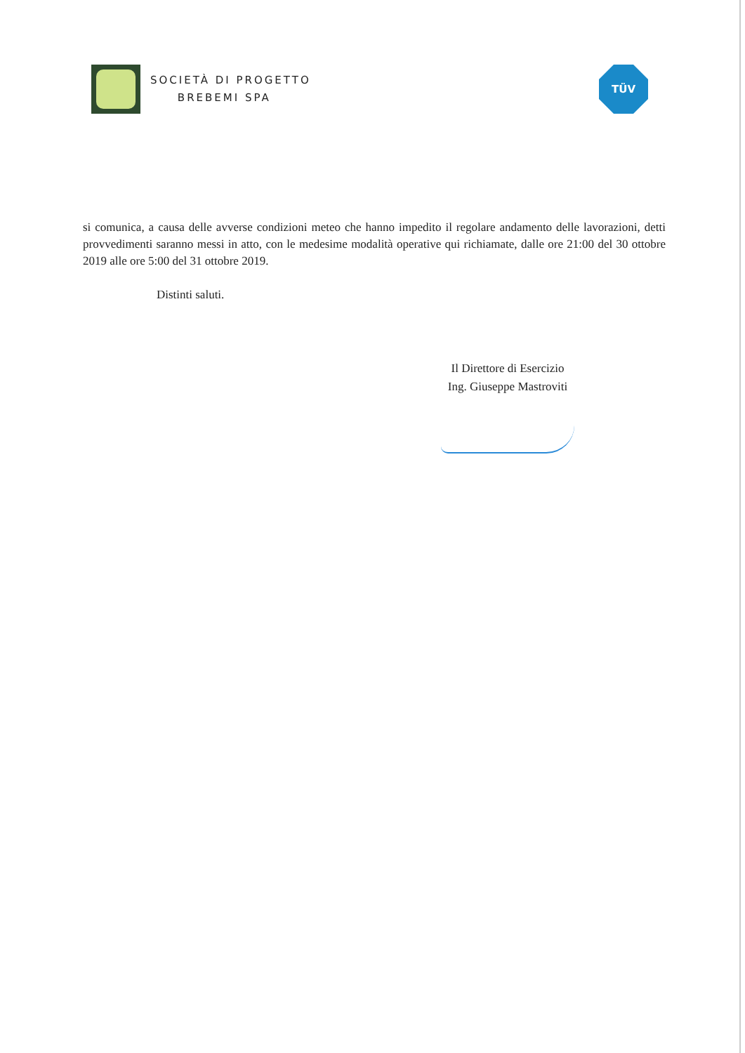SOCIETÀ DI PROGETTO
BREBEMI SPA
TÜV
si comunica, a causa delle avverse condizioni meteo che hanno impedito il regolare andamento delle lavorazioni, detti provvedimenti saranno messi in atto, con le medesime modalità operative qui richiamate, dalle ore 21:00 del 30 ottobre 2019 alle ore 5:00 del 31 ottobre 2019.
Distinti saluti.
Il Direttore di Esercizio
Ing. Giuseppe Mastroviti